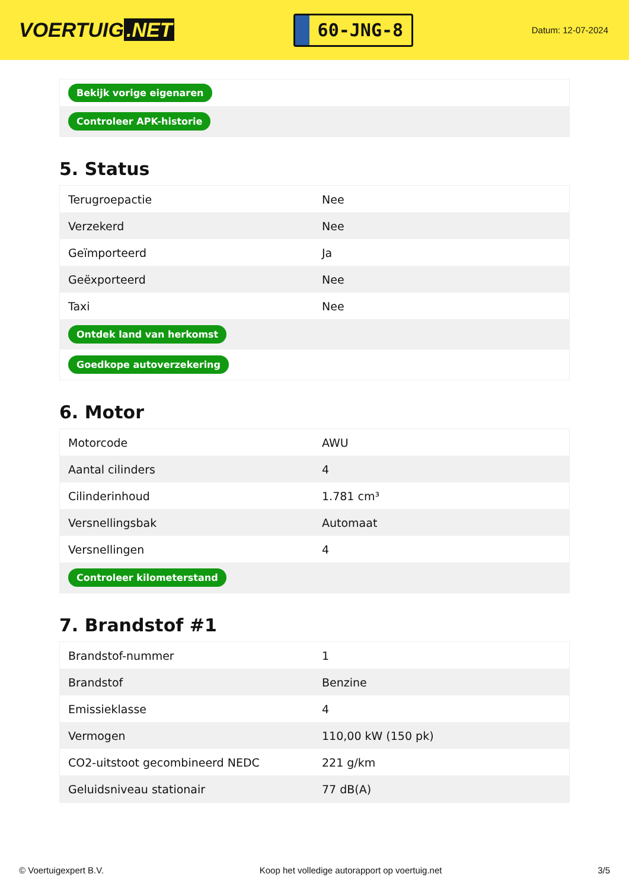VOERTUIG.NET
60-JNG-8
Datum: 12-07-2024
| Bekijk vorige eigenaren |
| Controleer APK-historie |
5. Status
| Terugroepactie | Nee |
| Verzekerd | Nee |
| Geïmporteerd | Ja |
| Geëxporteerd | Nee |
| Taxi | Nee |
| Ontdek land van herkomst | |
| Goedkope autoverzekering | |
6. Motor
| Motorcode | AWU |
| Aantal cilinders | 4 |
| Cilinderinhoud | 1.781 cm³ |
| Versnellingsbak | Automaat |
| Versnellingen | 4 |
| Controleer kilometerstand | |
7. Brandstof #1
| Brandstof-nummer | 1 |
| Brandstof | Benzine |
| Emissieklasse | 4 |
| Vermogen | 110,00 kW (150 pk) |
| CO2-uitstoot gecombineerd NEDC | 221 g/km |
| Geluidsniveau stationair | 77 dB(A) |
© Voertuigexpert B.V. Koop het volledige autorapport op voertuig.net 3/5